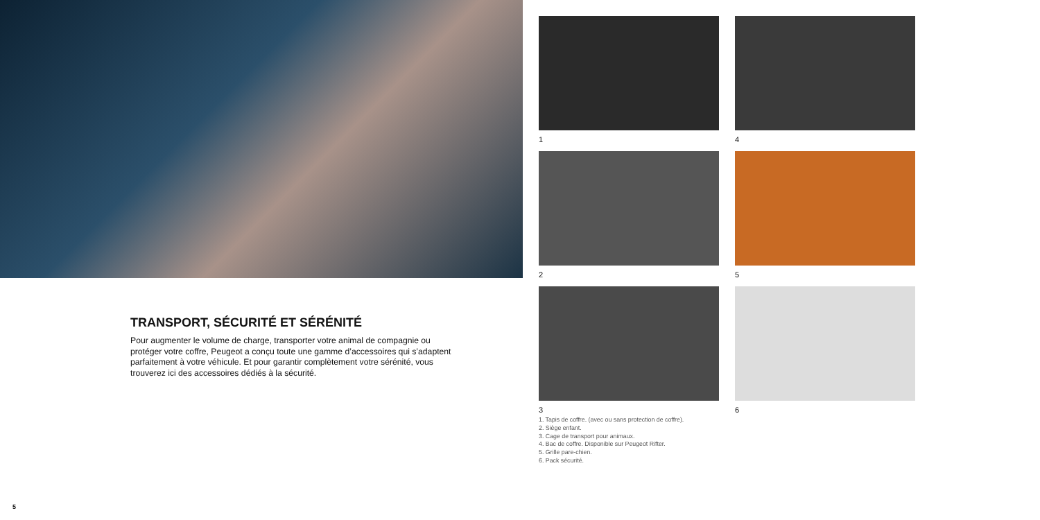TRANSPORT, SÉCURITÉ ET SÉRÉNITÉ
Pour augmenter le volume de charge, transporter votre animal de compagnie ou protéger votre coffre, Peugeot a conçu toute une gamme d’accessoires qui s’adaptent parfaitement à votre véhicule. Et pour garantir complètement votre sérénité, vous trouverez ici des accessoires dédiés à la sécurité.
1
4
2
5
3
6
1. Tapis de coffre. (avec ou sans protection de coffre).
2. Siège enfant.
3. Cage de transport pour animaux.
4. Bac de coffre. Disponible sur Peugeot Rifter.
5. Grille pare-chien.
6. Pack sécurité.
5